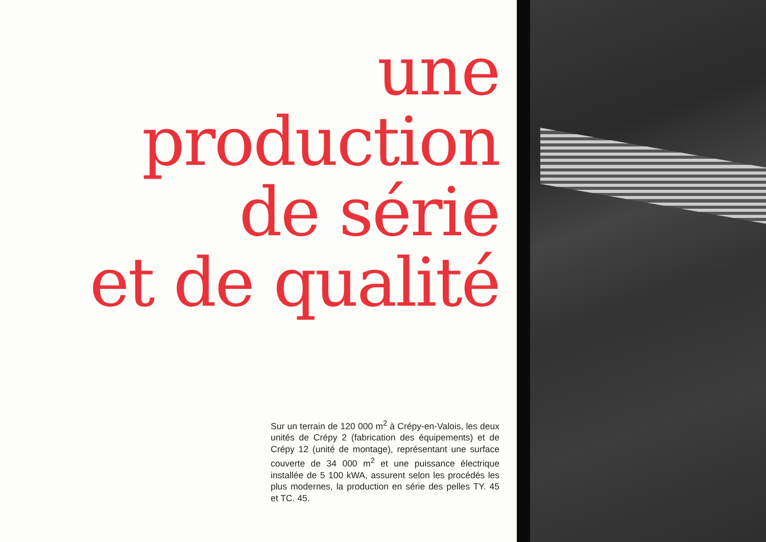une production
de série
et de qualité
Sur un terrain de 120 000 m<sup>2</sup> à Crépy-en-Valois, les deux unités de Crépy 2 (fabrication des équipements) et de Crépy 12 (unité de montage), représentant une surface couverte de 34 000 m<sup>2</sup> et une puissance électrique installée de 5 100 kWA, assurent selon les procédés les plus modernes, la production en série des pelles TY. 45 et TC. 45.